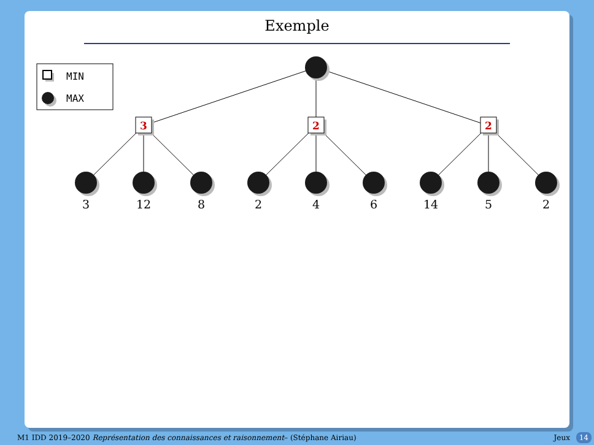Exemple
MIN
MAX
3
2
2
3
12
8
2
4
6
14
5
2
M1 IDD 2019–2020 Représentation des connaissances et raisonnement– (Stéphane Airiau) Jeux 14